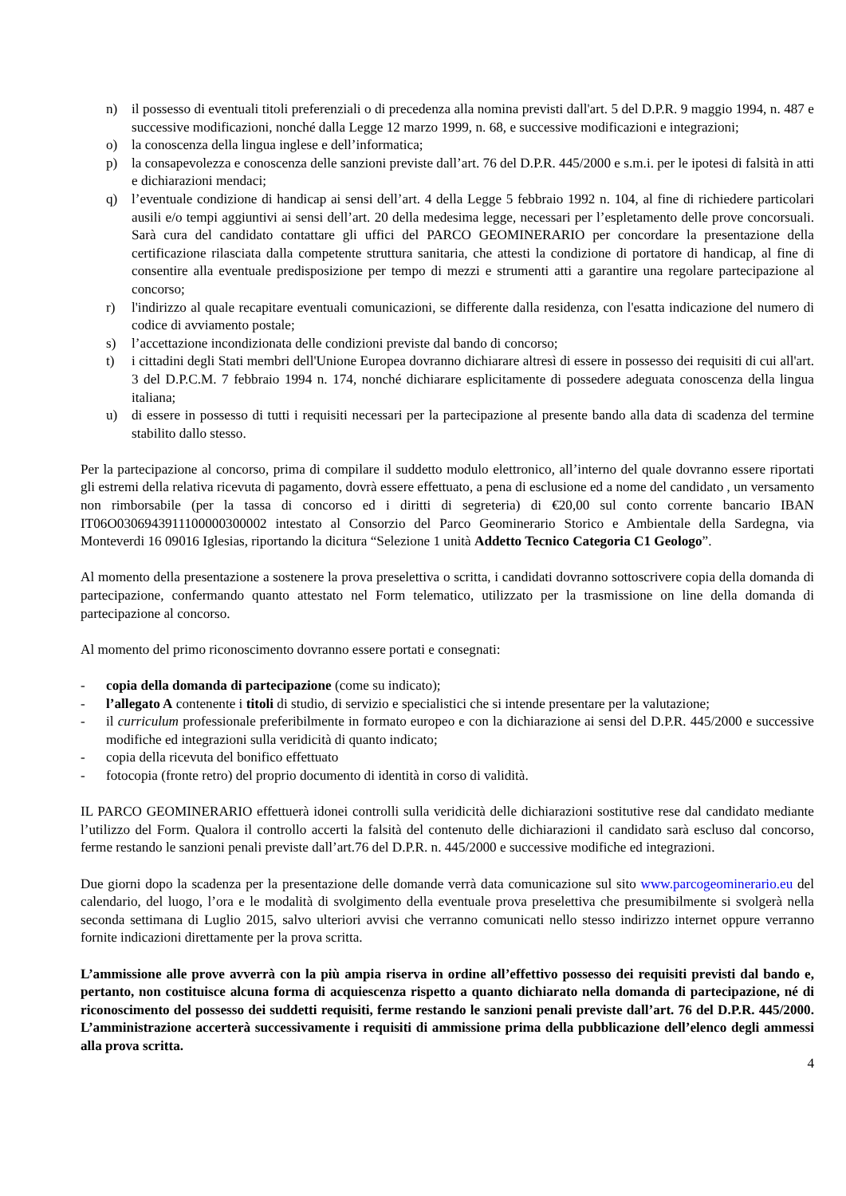n) il possesso di eventuali titoli preferenziali o di precedenza alla nomina previsti dall'art. 5 del D.P.R. 9 maggio 1994, n. 487 e successive modificazioni, nonché dalla Legge 12 marzo 1999, n. 68, e successive modificazioni e integrazioni;
o) la conoscenza della lingua inglese e dell’informatica;
p) la consapevolezza e conoscenza delle sanzioni previste dall’art. 76 del D.P.R. 445/2000 e s.m.i. per le ipotesi di falsità in atti e dichiarazioni mendaci;
q) l’eventuale condizione di handicap ai sensi dell’art. 4 della Legge 5 febbraio 1992 n. 104, al fine di richiedere particolari ausili e/o tempi aggiuntivi ai sensi dell’art. 20 della medesima legge, necessari per l’espletamento delle prove concorsuali. Sarà cura del candidato contattare gli uffici del PARCO GEOMINERARIO per concordare la presentazione della certificazione rilasciata dalla competente struttura sanitaria, che attesti la condizione di portatore di handicap, al fine di consentire alla eventuale predisposizione per tempo di mezzi e strumenti atti a garantire una regolare partecipazione al concorso;
r) l'indirizzo al quale recapitare eventuali comunicazioni, se differente dalla residenza, con l'esatta indicazione del numero di codice di avviamento postale;
s) l’accettazione incondizionata delle condizioni previste dal bando di concorso;
t) i cittadini degli Stati membri dell'Unione Europea dovranno dichiarare altresì di essere in possesso dei requisiti di cui all'art. 3 del D.P.C.M. 7 febbraio 1994 n. 174, nonché dichiarare esplicitamente di possedere adeguata conoscenza della lingua italiana;
u) di essere in possesso di tutti i requisiti necessari per la partecipazione al presente bando alla data di scadenza del termine stabilito dallo stesso.
Per la partecipazione al concorso, prima di compilare il suddetto modulo elettronico, all’interno del quale dovranno essere riportati gli estremi della relativa ricevuta di pagamento, dovrà essere effettuato, a pena di esclusione ed a nome del candidato , un versamento non rimborsabile (per la tassa di concorso ed i diritti di segreteria) di €20,00 sul conto corrente bancario IBAN IT06O0306943911100000300002 intestato al Consorzio del Parco Geominerario Storico e Ambientale della Sardegna, via Monteverdi 16 09016 Iglesias, riportando la dicitura “Selezione 1 unità Addetto Tecnico Categoria C1 Geologo”.
Al momento della presentazione a sostenere la prova preselettiva o scritta, i candidati dovranno sottoscrivere copia della domanda di partecipazione, confermando quanto attestato nel Form telematico, utilizzato per la trasmissione on line della domanda di partecipazione al concorso.
Al momento del primo riconoscimento dovranno essere portati e consegnati:
- copia della domanda di partecipazione (come su indicato);
- l’allegato A contenente i titoli di studio, di servizio e specialistici che si intende presentare per la valutazione;
- il curriculum professionale preferibilmente in formato europeo e con la dichiarazione ai sensi del D.P.R. 445/2000 e successive modifiche ed integrazioni sulla veridicità di quanto indicato;
- copia della ricevuta del bonifico effettuato
- fotocopia (fronte retro) del proprio documento di identità in corso di validità.
IL PARCO GEOMINERARIO effettuerà idonei controlli sulla veridicità delle dichiarazioni sostitutive rese dal candidato mediante l’utilizzo del Form. Qualora il controllo accerti la falsità del contenuto delle dichiarazioni il candidato sarà escluso dal concorso, ferme restando le sanzioni penali previste dall’art.76 del D.P.R. n. 445/2000 e successive modifiche ed integrazioni.
Due giorni dopo la scadenza per la presentazione delle domande verrà data comunicazione sul sito www.parcogeominerario.eu del calendario, del luogo, l’ora e le modalità di svolgimento della eventuale prova preselettiva che presumibilmente si svolgerà nella seconda settimana di Luglio 2015, salvo ulteriori avvisi che verranno comunicati nello stesso indirizzo internet oppure verranno fornite indicazioni direttamente per la prova scritta.
L’ammissione alle prove avverrà con la più ampia riserva in ordine all’effettivo possesso dei requisiti previsti dal bando e, pertanto, non costituisce alcuna forma di acquiescenza rispetto a quanto dichiarato nella domanda di partecipazione, né di riconoscimento del possesso dei suddetti requisiti, ferme restando le sanzioni penali previste dall’art. 76 del D.P.R. 445/2000. L’amministrazione accerterà successivamente i requisiti di ammissione prima della pubblicazione dell’elenco degli ammessi alla prova scritta.
4